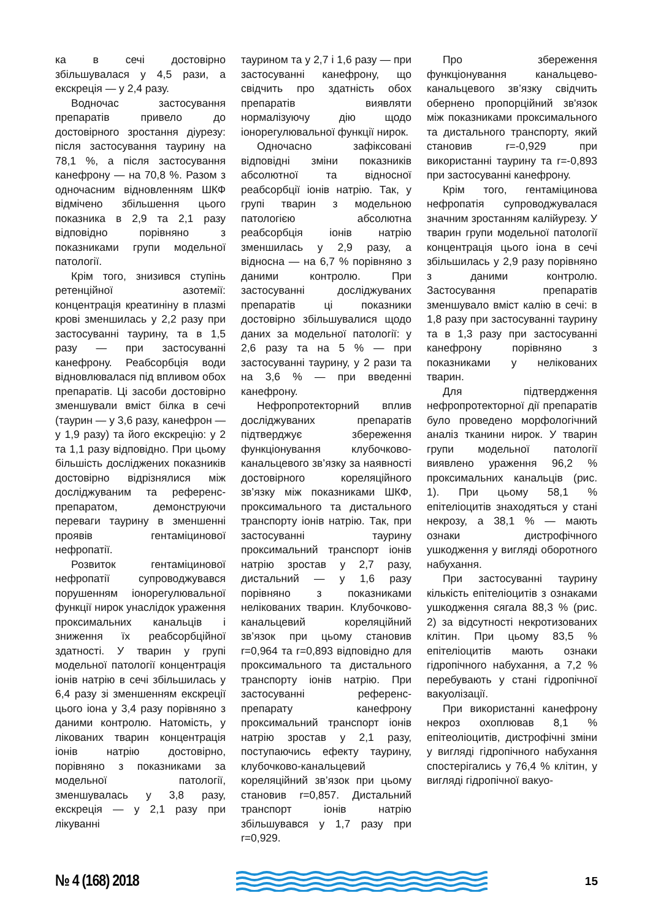ка в сечі достовірно збільшувалася у 4,5 рази, а екскреція — у 2,4 разу.
Водночас застосування препаратів привело до достовірного зростання діурезу: після застосування таурину на 78,1 %, а після застосування канефрону — на 70,8 %. Разом з одночасним відновленням ШКФ відмічено збільшення цього показника в 2,9 та 2,1 разу відповідно порівняно з показниками групи модельної патології.
Крім того, знизився ступінь ретенційної азотемії: концентрація креатиніну в плазмі крові зменшилась у 2,2 разу при застосуванні таурину, та в 1,5 разу — при застосуванні канефрону. Реабсорбція води відновлювалася під впливом обох препаратів. Ці засоби достовірно зменшували вміст білка в сечі (таурин — у 3,6 разу, канефрон — у 1,9 разу) та його екскрецію: у 2 та 1,1 разу відповідно. При цьому більшість досліджених показників достовірно відрізнялися між досліджуваним та референс-препаратом, демонструючи переваги таурину в зменшенні проявів гентаміцинової нефропатії.
Розвиток гентаміцинової нефропатії супроводжувався порушенням іонорегулювальної функції нирок унаслідок ураження проксимальних канальців і зниження їх реабсорбційної здатності. У тварин у групі модельної патології концентрація іонів натрію в сечі збільшилась у 6,4 разу зі зменшенням екскреції цього іона у 3,4 разу порівняно з даними контролю. Натомість, у лікованих тварин концентрація іонів натрію достовірно, порівняно з показниками за модельної патології, зменшувалась у 3,8 разу, екскреція — у 2,1 разу при лікуванні
таурином та у 2,7 і 1,6 разу — при застосуванні канефрону, що свідчить про здатність обох препаратів виявляти нормалізуючу дію щодо іонорегулювальної функції нирок.
Одночасно зафіксовані відповідні зміни показників абсолютної та відносної реабсорбції іонів натрію. Так, у групі тварин з модельною патологією абсолютна реабсорбція іонів натрію зменшилась у 2,9 разу, а відносна — на 6,7 % порівняно з даними контролю. При застосуванні досліджуваних препаратів ці показники достовірно збільшувалися щодо даних за модельної патології: у 2,6 разу та на 5 % — при застосуванні таурину, у 2 рази та на 3,6 % — при введенні канефрону.
Нефропротекторний вплив досліджуваних препаратів підтверджує збереження функціонування клубочково-канальцевого зв’язку за наявності достовірного кореляційного зв’язку між показниками ШКФ, проксимального та дистального транспорту іонів натрію. Так, при застосуванні таурину проксимальний транспорт іонів натрію зростав у 2,7 разу, дистальний — у 1,6 разу порівняно з показниками нелікованих тварин. Клубочково-канальцевий кореляційний зв’язок при цьому становив r=0,964 та r=0,893 відповідно для проксимального та дистального транспорту іонів натрію. При застосуванні референс-препарату канефрону проксимальний транспорт іонів натрію зростав у 2,1 разу, поступаючись ефекту таурину, клубочково-канальцевий кореляційний зв’язок при цьому становив r=0,857. Дистальний транспорт іонів натрію збільшувався у 1,7 разу при r=0,929.
Про збереження функціонування канальцево-канальцевого зв’язку свідчить обернено пропорційний зв'язок між показниками проксимального та дистального транспорту, який становив r=-0,929 при використанні таурину та r=-0,893 при застосуванні канефрону.
Крім того, гентаміцинова нефропатія супроводжувалася значним зростанням калійурезу. У тварин групи модельної патології концентрація цього іона в сечі збільшилась у 2,9 разу порівняно з даними контролю. Застосування препаратів зменшувало вміст калію в сечі: в 1,8 разу при застосуванні таурину та в 1,3 разу при застосуванні канефрону порівняно з показниками у нелікованих тварин.
Для підтвердження нефропротекторної дії препаратів було проведено морфологічний аналіз тканини нирок. У тварин групи модельної патології виявлено ураження 96,2 % проксимальних канальців (рис. 1). При цьому 58,1 % епітеліоцитів знаходяться у стані некрозу, а 38,1 % — мають ознаки дистрофічного ушкодження у вигляді оборотного набухання.
При застосуванні таурину кількість епітеліоцитів з ознаками ушкодження сягала 88,3 % (рис. 2) за відсутності некротизованих клітин. При цьому 83,5 % епітеліоцитів мають ознаки гідропічного набухання, а 7,2 % перебувають у стані гідропічної вакуолізації.
При використанні канефрону некроз охоплював 8,1 % епітеоліоцитів, дистрофічні зміни у вигляді гідропічного набухання спостерігались у 76,4 % клітин, у вигляді гідропічної вакуо-
№ 4 (168) 2018 15